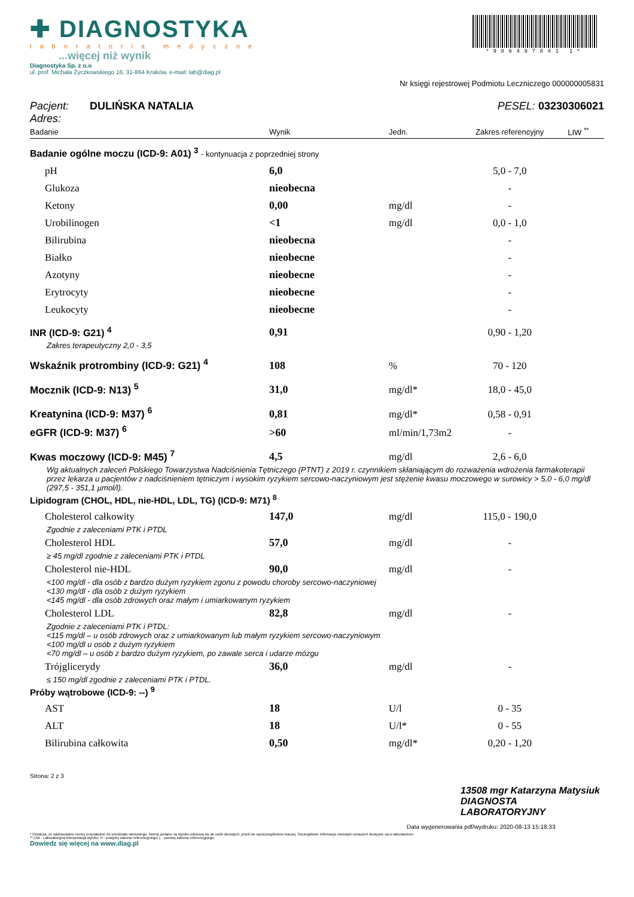✚ DIAGNOSTYKA
laboratoria medyczne
...więcej niż wynik
Diagnostyka Sp. z o.o
ul. prof. Michała Życzkowskiego 16, 31-864 Kraków, e-mail: lab@diag.pl
*986497841 1*
Nr księgi rejestrowej Podmiotu Leczniczego 000000005831
Pacjent: DULIŃSKA NATALIA PESEL: 03230306021
Adres:
| Badanie | Wynik | Jedn. | Zakres referencyjny | LIW <sup>**</sup> |
| --- | --- | --- | --- | --- |
| Badanie ogólne moczu (ICD-9: A01) <sup>3</sup> - kontynuacja z poprzedniej strony | | | | |
| pH | 6,0 | | 5,0 - 7,0 | |
| Glukoza | nieobecna | | - | |
| Ketony | 0,00 | mg/dl | - | |
| Urobilinogen | <1 | mg/dl | 0,0 - 1,0 | |
| Bilirubina | nieobecna | | - | |
| Białko | nieobecne | | - | |
| Azotyny | nieobecne | | - | |
| Erytrocyty | nieobecne | | - | |
| Leukocyty | nieobecne | | - | |
| INR (ICD-9: G21) <sup>4</sup> | 0,91 | | 0,90 - 1,20 | |
| Zakres terapeutyczny 2,0 - 3,5 | | | | |
| Wskaźnik protrombiny (ICD-9: G21) <sup>4</sup> | 108 | % | 70 - 120 | |
| Mocznik (ICD-9: N13) <sup>5</sup> | 31,0 | mg/dl* | 18,0 - 45,0 | |
| Kreatynina (ICD-9: M37) <sup>6</sup> | 0,81 | mg/dl* | 0,58 - 0,91 | |
| eGFR (ICD-9: M37) <sup>6</sup> | >60 | ml/min/1,73m2 | - | |
| Kwas moczowy (ICD-9: M45) <sup>7</sup> | 4,5 | mg/dl | 2,6 - 6,0 | |
| Wg aktualnych zaleceń Polskiego Towarzystwa Nadciśnienia Tętniczego (PTNT) z 2019 r. czynnikiem skłaniającym do rozważenia wdrożenia farmakoterapii przez lekarza u pacjentów z nadciśnieniem tętniczym i wysokim ryzykiem sercowo-naczyniowym jest stężenie kwasu moczowego w surowicy > 5,0 - 6,0 mg/dl (297,5 - 351,1 µmol/l). | | | | |
| Lipidogram (CHOL, HDL, nie-HDL, LDL, TG) (ICD-9: M71) <sup>8</sup> | | | | |
| Cholesterol całkowity | 147,0 | mg/dl | 115,0 - 190,0 | |
| Zgodnie z zaleceniami PTK i PTDL | | | | |
| Cholesterol HDL | 57,0 | mg/dl | - | |
| ≥ 45 mg/dl zgodnie z zaleceniami PTK i PTDL | | | | |
| Cholesterol nie-HDL | 90,0 | mg/dl | - | |
| <100 mg/dl - dla osób z bardzo dużym ryzykiem zgonu z powodu choroby sercowo-naczyniowej <130 mg/dl - dla osób z dużym ryzykiem <145 mg/dl - dla osób zdrowych oraz małym i umiarkowanym ryzykiem | | | | |
| Cholesterol LDL | 82,8 | mg/dl | - | |
| Zgodnie z zaleceniami PTK i PTDL: <115 mg/dl – u osób zdrowych oraz z umiarkowanym lub małym ryzykiem sercowo-naczyniowym <100 mg/dl u osób z dużym ryzykiem <70 mg/dl – u osób z bardzo dużym ryzykiem, po zawale serca i udarze mózgu | | | | |
| Trójglicerydy | 36,0 | mg/dl | - | |
| ≤ 150 mg/dl zgodnie z zaleceniami PTK i PTDL. | | | | |
| Próby wątrobowe (ICD-9: --) <sup>9</sup> | | | | |
| AST | 18 | U/l | 0 - 35 | |
| ALT | 18 | U/l* | 0 - 55 | |
| Bilirubina całkowita | 0,50 | mg/dl* | 0,20 - 1,20 | |
Strona: 2 z 3
13508 mgr Katarzyna Matysiuk
DIAGNOSTA LABORATORYJNY
Data wygenerowania pdf/wydruku: 2020-08-13 15:18:33
* Oznacza, że zastosowano normy przynależne do przedziału wiekowego. Normy podane na wyniku odnoszą się do osób dorosłych, jeżeli nie wyszczególniono inaczej. Szczegółowe informacje metodyki oznaczeń dostępne są w laboratorium.
** LIW - Laboratoryjna Interpretacja wyniku; H - powyżej zakresu referencyjnego; L - poniżej zakresu referencyjnego;
Dowiedz się więcej na www.diag.pl